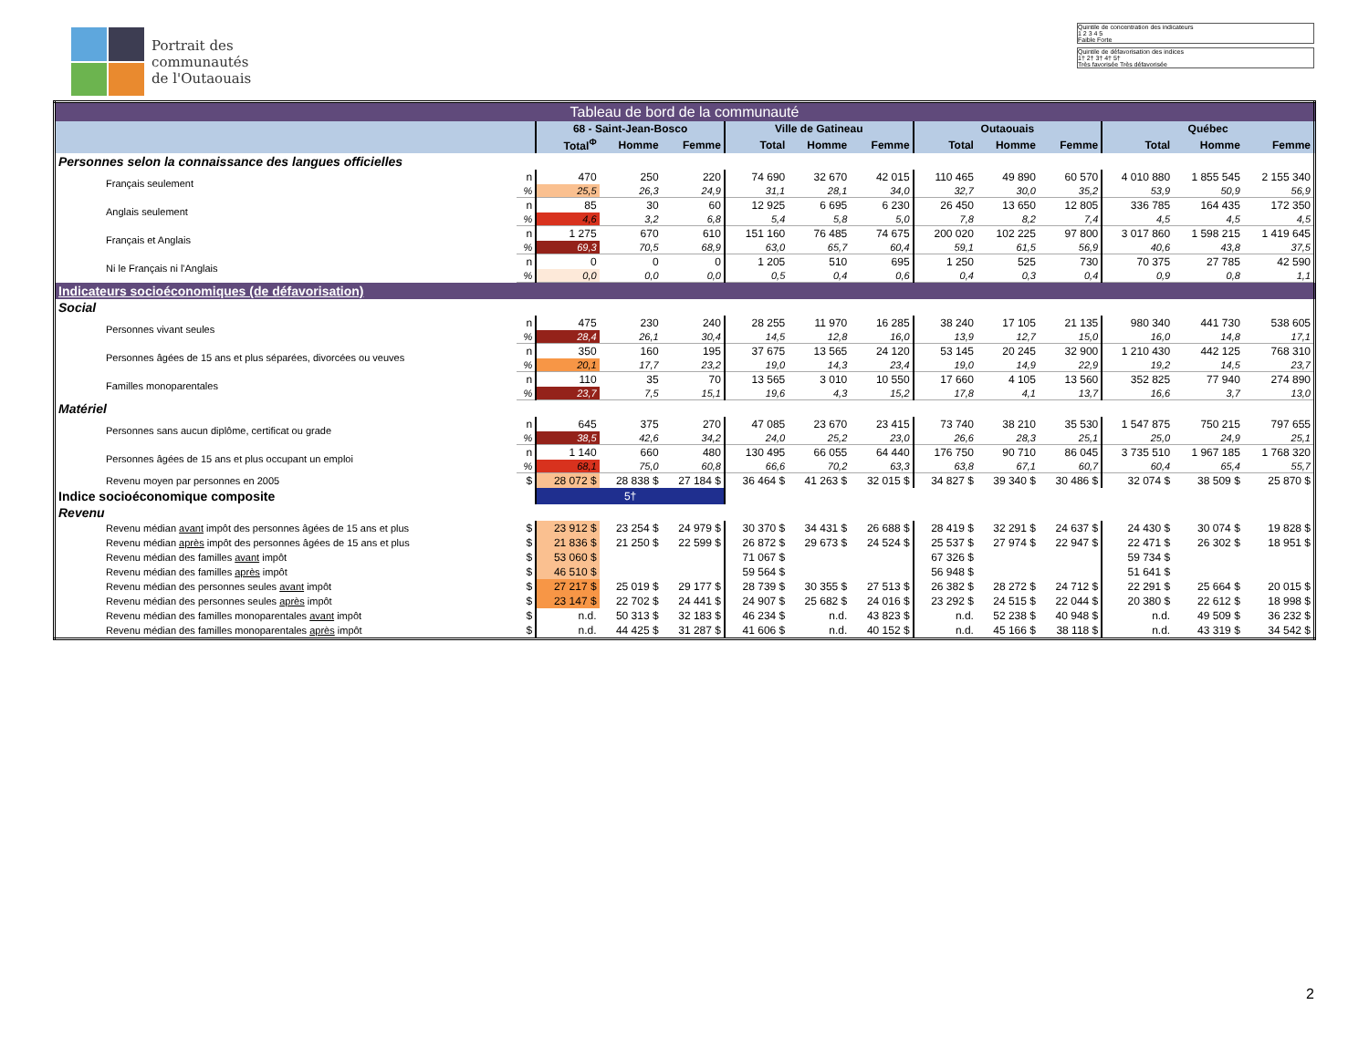Portrait des
communautés
de l'Outaouais
Quintile de concentration des indicateurs
1 2 3 4 5
Faible Forte
Quintile de défavorisation des indices
1† 2† 3† 4† 5†
Très favorisée Très défavorisée
| Tableau de bord de la communauté | | | | | | | | | | | | | |
| | | 68 - Saint-Jean-Bosco | | | Ville de Gatineau | | | Outaouais | | | Québec | | |
| | | Total<sup>Φ</sup> | Homme | Femme | Total | Homme | Femme | Total | Homme | Femme | Total | Homme | Femme |
| Personnes selon la connaissance des langues officielles | | | | | | | | | | | | | |
| Français seulement | n | 470 | 250 | 220 | 74 690 | 32 670 | 42 015 | 110 465 | 49 890 | 60 570 | 4 010 880 | 1 855 545 | 2 155 340 |
| | % | 25,5 | 26,3 | 24,9 | 31,1 | 28,1 | 34,0 | 32,7 | 30,0 | 35,2 | 53,9 | 50,9 | 56,9 |
| Anglais seulement | n | 85 | 30 | 60 | 12 925 | 6 695 | 6 230 | 26 450 | 13 650 | 12 805 | 336 785 | 164 435 | 172 350 |
| | % | 4,6 | 3,2 | 6,8 | 5,4 | 5,8 | 5,0 | 7,8 | 8,2 | 7,4 | 4,5 | 4,5 | 4,5 |
| Français et Anglais | n | 1 275 | 670 | 610 | 151 160 | 76 485 | 74 675 | 200 020 | 102 225 | 97 800 | 3 017 860 | 1 598 215 | 1 419 645 |
| | % | 69,3 | 70,5 | 68,9 | 63,0 | 65,7 | 60,4 | 59,1 | 61,5 | 56,9 | 40,6 | 43,8 | 37,5 |
| Ni le Français ni l'Anglais | n | 0 | 0 | 0 | 1 205 | 510 | 695 | 1 250 | 525 | 730 | 70 375 | 27 785 | 42 590 |
| | % | 0,0 | 0,0 | 0,0 | 0,5 | 0,4 | 0,6 | 0,4 | 0,3 | 0,4 | 0,9 | 0,8 | 1,1 |
| Indicateurs socioéconomiques (de défavorisation) | | | | | | | | | | | | | |
| Social | | | | | | | | | | | | | |
| Personnes vivant seules | n | 475 | 230 | 240 | 28 255 | 11 970 | 16 285 | 38 240 | 17 105 | 21 135 | 980 340 | 441 730 | 538 605 |
| | % | 28,4 | 26,1 | 30,4 | 14,5 | 12,8 | 16,0 | 13,9 | 12,7 | 15,0 | 16,0 | 14,8 | 17,1 |
| Personnes âgées de 15 ans et plus séparées, divorcées ou veuves | n | 350 | 160 | 195 | 37 675 | 13 565 | 24 120 | 53 145 | 20 245 | 32 900 | 1 210 430 | 442 125 | 768 310 |
| | % | 20,1 | 17,7 | 23,2 | 19,0 | 14,3 | 23,4 | 19,0 | 14,9 | 22,9 | 19,2 | 14,5 | 23,7 |
| Familles monoparentales | n | 110 | 35 | 70 | 13 565 | 3 010 | 10 550 | 17 660 | 4 105 | 13 560 | 352 825 | 77 940 | 274 890 |
| | % | 23,7 | 7,5 | 15,1 | 19,6 | 4,3 | 15,2 | 17,8 | 4,1 | 13,7 | 16,6 | 3,7 | 13,0 |
| Matériel | | | | | | | | | | | | | |
| Personnes sans aucun diplôme, certificat ou grade | n | 645 | 375 | 270 | 47 085 | 23 670 | 23 415 | 73 740 | 38 210 | 35 530 | 1 547 875 | 750 215 | 797 655 |
| | % | 38,5 | 42,6 | 34,2 | 24,0 | 25,2 | 23,0 | 26,6 | 28,3 | 25,1 | 25,0 | 24,9 | 25,1 |
| Personnes âgées de 15 ans et plus occupant un emploi | n | 1 140 | 660 | 480 | 130 495 | 66 055 | 64 440 | 176 750 | 90 710 | 86 045 | 3 735 510 | 1 967 185 | 1 768 320 |
| | % | 68,1 | 75,0 | 60,8 | 66,6 | 70,2 | 63,3 | 63,8 | 67,1 | 60,7 | 60,4 | 65,4 | 55,7 |
| Revenu moyen par personnes en 2005 | $ | 28 072 $ | 28 838 $ | 27 184 $ | 36 464 $ | 41 263 $ | 32 015 $ | 34 827 $ | 39 340 $ | 30 486 $ | 32 074 $ | 38 509 $ | 25 870 $ |
| Indice socioéconomique composite | | 5† | | | | | | | | | | | |
| Revenu | | | | | | | | | | | | | |
| Revenu médian avant impôt des personnes âgées de 15 ans et plus | $ | 23 912 $ | 23 254 $ | 24 979 $ | 30 370 $ | 34 431 $ | 26 688 $ | 28 419 $ | 32 291 $ | 24 637 $ | 24 430 $ | 30 074 $ | 19 828 $ |
| Revenu médian après impôt des personnes âgées de 15 ans et plus | $ | 21 836 $ | 21 250 $ | 22 599 $ | 26 872 $ | 29 673 $ | 24 524 $ | 25 537 $ | 27 974 $ | 22 947 $ | 22 471 $ | 26 302 $ | 18 951 $ |
| Revenu médian des familles avant impôt | $ | 53 060 $ | | | 71 067 $ | | | 67 326 $ | | | 59 734 $ | | |
| Revenu médian des familles après impôt | $ | 46 510 $ | | | 59 564 $ | | | 56 948 $ | | | 51 641 $ | | |
| Revenu médian des personnes seules avant impôt | $ | 27 217 $ | 25 019 $ | 29 177 $ | 28 739 $ | 30 355 $ | 27 513 $ | 26 382 $ | 28 272 $ | 24 712 $ | 22 291 $ | 25 664 $ | 20 015 $ |
| Revenu médian des personnes seules après impôt | $ | 23 147 $ | 22 702 $ | 24 441 $ | 24 907 $ | 25 682 $ | 24 016 $ | 23 292 $ | 24 515 $ | 22 044 $ | 20 380 $ | 22 612 $ | 18 998 $ |
| Revenu médian des familles monoparentales avant impôt | $ | n.d. | 50 313 $ | 32 183 $ | 46 234 $ | n.d. | 43 823 $ | n.d. | 52 238 $ | 40 948 $ | n.d. | 49 509 $ | 36 232 $ |
| Revenu médian des familles monoparentales après impôt | $ | n.d. | 44 425 $ | 31 287 $ | 41 606 $ | n.d. | 40 152 $ | n.d. | 45 166 $ | 38 118 $ | n.d. | 43 319 $ | 34 542 $ |
2